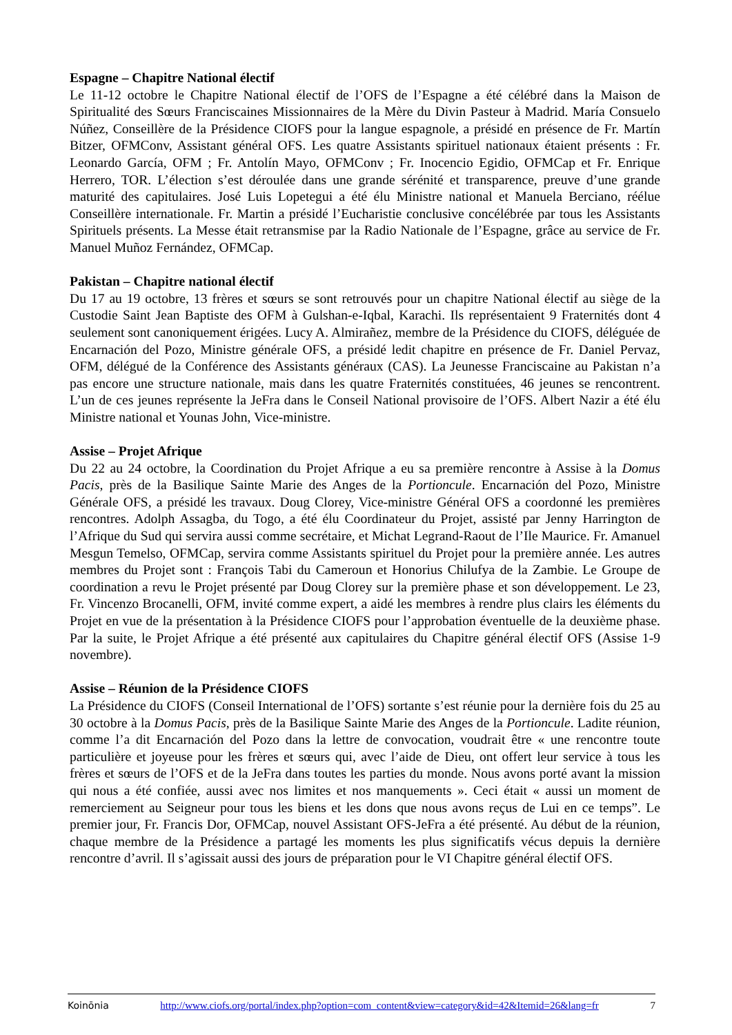Espagne – Chapitre National électif
Le 11-12 octobre le Chapitre National électif de l’OFS de l’Espagne a été célébré dans la Maison de Spiritualité des Sœurs Franciscaines Missionnaires de la Mère du Divin Pasteur à Madrid. María Consuelo Núñez, Conseillère de la Présidence CIOFS pour la langue espagnole, a présidé en présence de Fr. Martín Bitzer, OFMConv, Assistant général OFS. Les quatre Assistants spirituel nationaux étaient présents : Fr. Leonardo García, OFM ; Fr. Antolín Mayo, OFMConv ; Fr. Inocencio Egidio, OFMCap et Fr. Enrique Herrero, TOR. L’élection s’est déroulée dans une grande sérénité et transparence, preuve d’une grande maturité des capitulaires. José Luis Lopetegui a été élu Ministre national et Manuela Berciano, réélue Conseillère internationale. Fr. Martin a présidé l’Eucharistie conclusive concélébrée par tous les Assistants Spirituels présents. La Messe était retransmise par la Radio Nationale de l’Espagne, grâce au service de Fr. Manuel Muñoz Fernández, OFMCap.
Pakistan – Chapitre national électif
Du 17 au 19 octobre, 13 frères et sœurs se sont retrouvés pour un chapitre National électif au siège de la Custodie Saint Jean Baptiste des OFM à Gulshan-e-Iqbal, Karachi. Ils représentaient 9 Fraternités dont 4 seulement sont canoniquement érigées. Lucy A. Almirañez, membre de la Présidence du CIOFS, déléguée de Encarnación del Pozo, Ministre générale OFS, a présidé ledit chapitre en présence de Fr. Daniel Pervaz, OFM, délégué de la Conférence des Assistants généraux (CAS). La Jeunesse Franciscaine au Pakistan n’a pas encore une structure nationale, mais dans les quatre Fraternités constituées, 46 jeunes se rencontrent. L’un de ces jeunes représente la JeFra dans le Conseil National provisoire de l’OFS. Albert Nazir a été élu Ministre national et Younas John, Vice-ministre.
Assise – Projet Afrique
Du 22 au 24 octobre, la Coordination du Projet Afrique a eu sa première rencontre à Assise à la Domus Pacis, près de la Basilique Sainte Marie des Anges de la Portioncule. Encarnación del Pozo, Ministre Générale OFS, a présidé les travaux. Doug Clorey, Vice-ministre Général OFS a coordonné les premières rencontres. Adolph Assagba, du Togo, a été élu Coordinateur du Projet, assisté par Jenny Harrington de l’Afrique du Sud qui servira aussi comme secrétaire, et Michat Legrand-Raout de l’Ile Maurice. Fr. Amanuel Mesgun Temelso, OFMCap, servira comme Assistants spirituel du Projet pour la première année. Les autres membres du Projet sont : François Tabi du Cameroun et Honorius Chilufya de la Zambie. Le Groupe de coordination a revu le Projet présenté par Doug Clorey sur la première phase et son développement. Le 23, Fr. Vincenzo Brocanelli, OFM, invité comme expert, a aidé les membres à rendre plus clairs les éléments du Projet en vue de la présentation à la Présidence CIOFS pour l’approbation éventuelle de la deuxième phase. Par la suite, le Projet Afrique a été présenté aux capitulaires du Chapitre général électif OFS (Assise 1-9 novembre).
Assise – Réunion de la Présidence CIOFS
La Présidence du CIOFS (Conseil International de l’OFS) sortante s’est réunie pour la dernière fois du 25 au 30 octobre à la Domus Pacis, près de la Basilique Sainte Marie des Anges de la Portioncule. Ladite réunion, comme l’a dit Encarnación del Pozo dans la lettre de convocation, voudrait être « une rencontre toute particulière et joyeuse pour les frères et sœurs qui, avec l’aide de Dieu, ont offert leur service à tous les frères et sœurs de l’OFS et de la JeFra dans toutes les parties du monde. Nous avons porté avant la mission qui nous a été confiée, aussi avec nos limites et nos manquements ». Ceci était « aussi un moment de remerciement au Seigneur pour tous les biens et les dons que nous avons reçus de Lui en ce temps”. Le premier jour, Fr. Francis Dor, OFMCap, nouvel Assistant OFS-JeFra a été présenté. Au début de la réunion, chaque membre de la Présidence a partagé les moments les plus significatifs vécus depuis la dernière rencontre d’avril. Il s’agissait aussi des jours de préparation pour le VI Chapitre général électif OFS.
Koinōnia http://www.ciofs.org/portal/index.php?option=com_content&view=category&id=42&Itemid=26&lang=fr 7